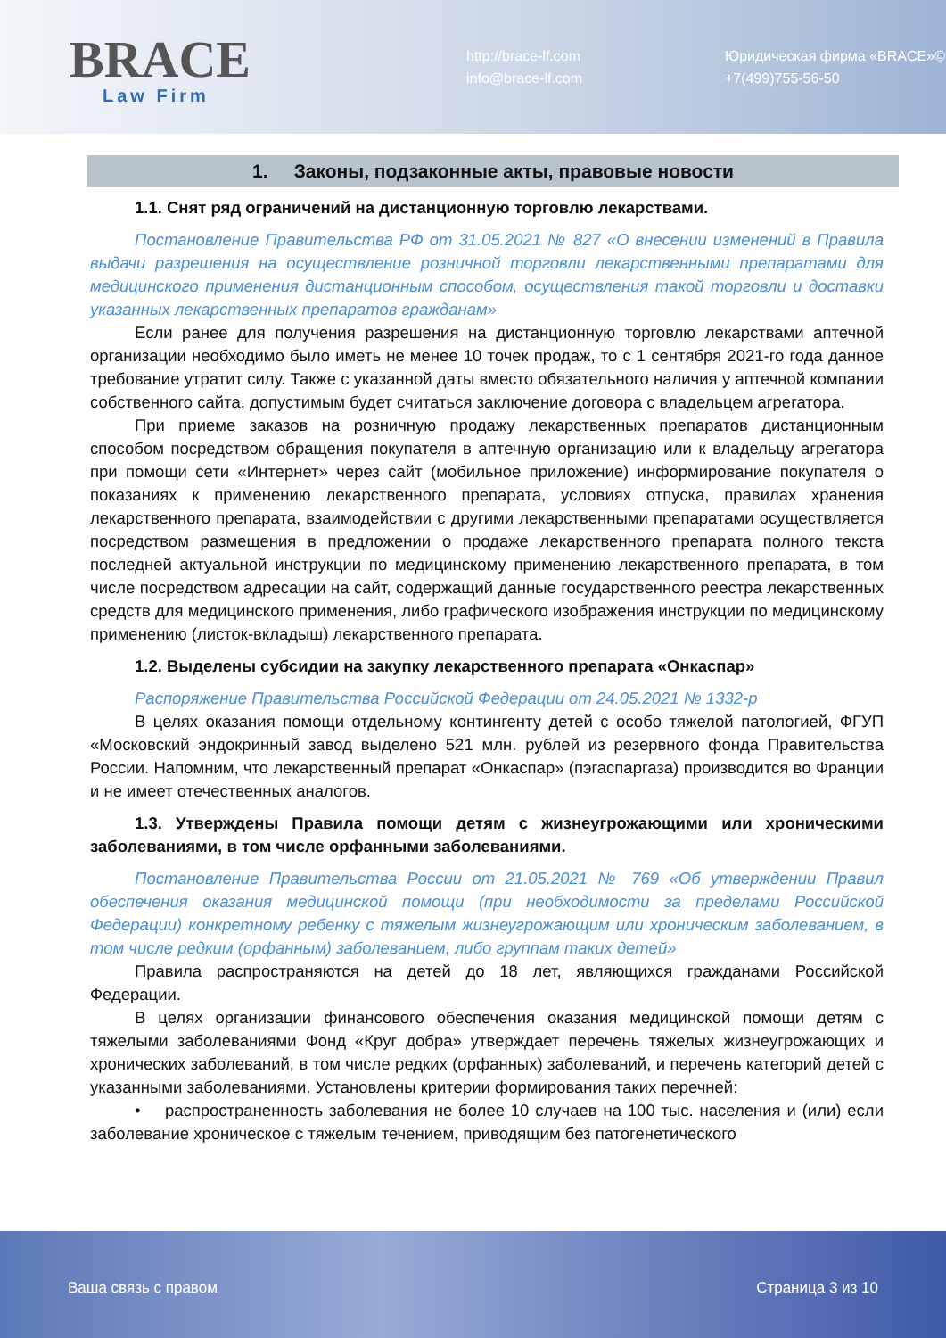BRACE
Law Firm
http://brace-lf.com
info@brace-lf.com
Юридическая фирма «BRACE»©
+7(499)755-56-50
1. Законы, подзаконные акты, правовые новости
1.1. Снят ряд ограничений на дистанционную торговлю лекарствами.
Постановление Правительства РФ от 31.05.2021 № 827 «О внесении изменений в Правила выдачи разрешения на осуществление розничной торговли лекарственными препаратами для медицинского применения дистанционным способом, осуществления такой торговли и доставки указанных лекарственных препаратов гражданам»
Если ранее для получения разрешения на дистанционную торговлю лекарствами аптечной организации необходимо было иметь не менее 10 точек продаж, то с 1 сентября 2021-го года данное требование утратит силу. Также с указанной даты вместо обязательного наличия у аптечной компании собственного сайта, допустимым будет считаться заключение договора с владельцем агрегатора.
При приеме заказов на розничную продажу лекарственных препаратов дистанционным способом посредством обращения покупателя в аптечную организацию или к владельцу агрегатора при помощи сети «Интернет» через сайт (мобильное приложение) информирование покупателя о показаниях к применению лекарственного препарата, условиях отпуска, правилах хранения лекарственного препарата, взаимодействии с другими лекарственными препаратами осуществляется посредством размещения в предложении о продаже лекарственного препарата полного текста последней актуальной инструкции по медицинскому применению лекарственного препарата, в том числе посредством адресации на сайт, содержащий данные государственного реестра лекарственных средств для медицинского применения, либо графического изображения инструкции по медицинскому применению (листок-вкладыш) лекарственного препарата.
1.2. Выделены субсидии на закупку лекарственного препарата «Онкаспар»
Распоряжение Правительства Российской Федерации от 24.05.2021 № 1332-р
В целях оказания помощи отдельному контингенту детей с особо тяжелой патологией, ФГУП «Московский эндокринный завод выделено 521 млн. рублей из резервного фонда Правительства России. Напомним, что лекарственный препарат «Онкаспар» (пэгаспаргаза) производится во Франции и не имеет отечественных аналогов.
1.3. Утверждены Правила помощи детям с жизнеугрожающими или хроническими заболеваниями, в том числе орфанными заболеваниями.
Постановление Правительства России от 21.05.2021 № 769 «Об утверждении Правил обеспечения оказания медицинской помощи (при необходимости за пределами Российской Федерации) конкретному ребенку с тяжелым жизнеугрожающим или хроническим заболеванием, в том числе редким (орфанным) заболеванием, либо группам таких детей»
Правила распространяются на детей до 18 лет, являющихся гражданами Российской Федерации.
В целях организации финансового обеспечения оказания медицинской помощи детям с тяжелыми заболеваниями Фонд «Круг добра» утверждает перечень тяжелых жизнеугрожающих и хронических заболеваний, в том числе редких (орфанных) заболеваний, и перечень категорий детей с указанными заболеваниями. Установлены критерии формирования таких перечней:
• распространенность заболевания не более 10 случаев на 100 тыс. населения и (или) если заболевание хроническое с тяжелым течением, приводящим без патогенетического
Ваша связь с правом Страница 3 из 10